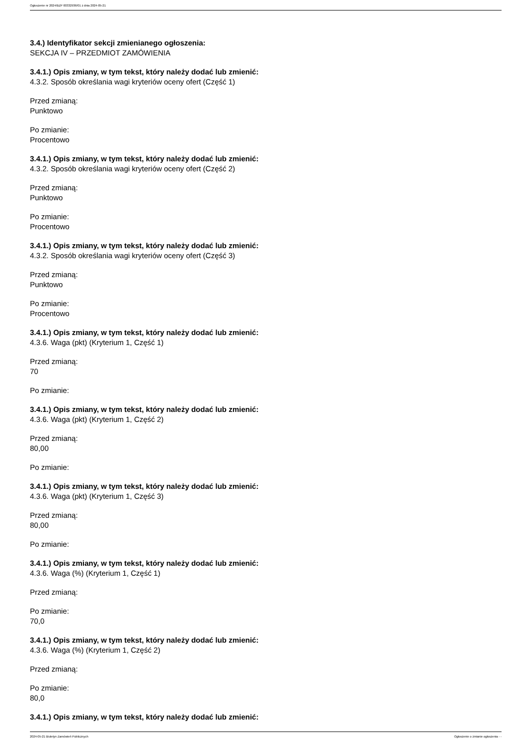Ogłoszenie nr 2024/BZP 00332936/01 z dnia 2024-05-21
3.4.) Identyfikator sekcji zmienianego ogłoszenia:
SEKCJA IV – PRZEDMIOT ZAMÓWIENIA
3.4.1.) Opis zmiany, w tym tekst, który należy dodać lub zmienić:
4.3.2. Sposób określania wagi kryteriów oceny ofert (Część 1)
Przed zmianą:
Punktowo
Po zmianie:
Procentowo
3.4.1.) Opis zmiany, w tym tekst, który należy dodać lub zmienić:
4.3.2. Sposób określania wagi kryteriów oceny ofert (Część 2)
Przed zmianą:
Punktowo
Po zmianie:
Procentowo
3.4.1.) Opis zmiany, w tym tekst, który należy dodać lub zmienić:
4.3.2. Sposób określania wagi kryteriów oceny ofert (Część 3)
Przed zmianą:
Punktowo
Po zmianie:
Procentowo
3.4.1.) Opis zmiany, w tym tekst, który należy dodać lub zmienić:
4.3.6. Waga (pkt) (Kryterium 1, Część 1)
Przed zmianą:
70
Po zmianie:
3.4.1.) Opis zmiany, w tym tekst, który należy dodać lub zmienić:
4.3.6. Waga (pkt) (Kryterium 1, Część 2)
Przed zmianą:
80,00
Po zmianie:
3.4.1.) Opis zmiany, w tym tekst, który należy dodać lub zmienić:
4.3.6. Waga (pkt) (Kryterium 1, Część 3)
Przed zmianą:
80,00
Po zmianie:
3.4.1.) Opis zmiany, w tym tekst, który należy dodać lub zmienić:
4.3.6. Waga (%) (Kryterium 1, Część 1)
Przed zmianą:
Po zmianie:
70,0
3.4.1.) Opis zmiany, w tym tekst, który należy dodać lub zmienić:
4.3.6. Waga (%) (Kryterium 1, Część 2)
Przed zmianą:
Po zmianie:
80,0
3.4.1.) Opis zmiany, w tym tekst, który należy dodać lub zmienić:
2024-05-21 Biuletyn Zamówień Publicznych Ogłoszenie o zmianie ogłoszenia - -